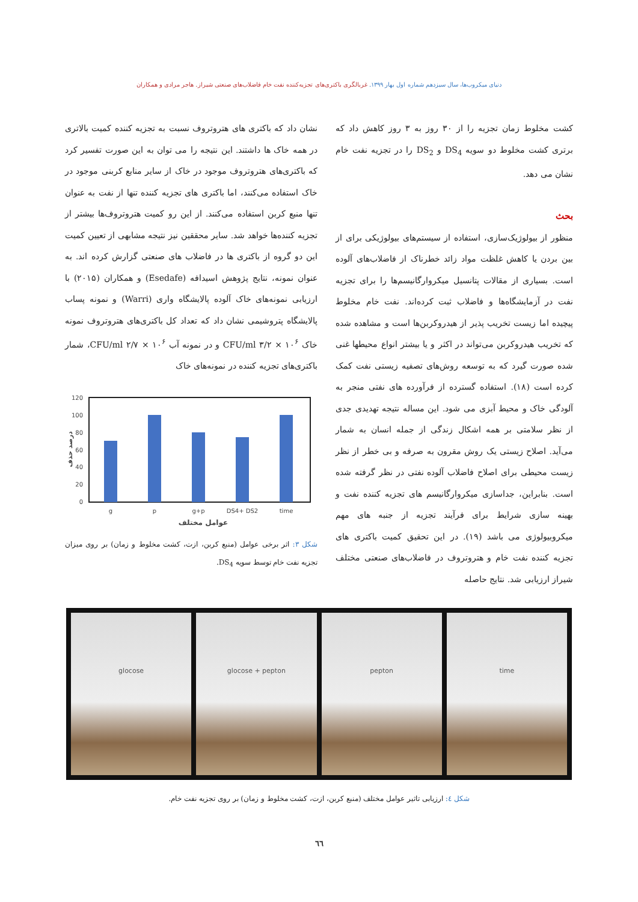دنیای میکروب‌ها، سال سیزدهم شماره اول بهار ۱۳۹۹. غربالگری باکتری‌های تجزیه‌کننده نفت خام فاضلاب‌های صنعتی شیراز. هاجر مرادی و همکاران
کشت مخلوط زمان تجزیه را از ۳۰ روز به ۳ روز کاهش داد که برتری کشت مخلوط دو سویه DS<sub>4</sub> و DS<sub>2</sub> را در تجزیه نفت خام نشان می دهد.
بحث
منظور از بیولوژیک‌سازی، استفاده از سیستم‌های بیولوژیکی برای از بین بردن یا کاهش غلظت مواد زائد خطرناک از فاضلاب‌های آلوده است. بسیاری از مقالات پتانسیل میکروارگانیسم‌ها را برای تجزیه نفت در آزمایشگاه‌ها و فاضلاب ثبت کرده‌اند. نفت خام مخلوط پیچیده اما زیست تخریب پذیر از هیدروکربن‌ها است و مشاهده شده که تخریب هیدروکربن می‌تواند در اکثر و یا بیشتر انواع محیطها غنی شده صورت گیرد که به توسعه روش‌های تصفیه زیستی نفت کمک کرده است (۱۸). استفاده گسترده از فرآورده های نفتی منجر به آلودگی خاک و محیط آبزی می شود. این مساله نتیجه تهدیدی جدی از نظر سلامتی بر همه اشکال زندگی از جمله انسان به شمار می‌آید. اصلاح زیستی یک روش مقرون به صرفه و بی خطر از نظر زیست محیطی برای اصلاح فاضلاب آلوده نفتی در نظر گرفته شده است. بنابراین، جداسازی میکروارگانیسم های تجزیه کننده نفت و بهینه سازی شرایط برای فرآیند تجزیه از جنبه های مهم میکروبیولوژی می باشد (۱۹). در این تحقیق کمیت باکتری های تجزیه کننده نفت خام و هتروتروف در فاضلاب‌های صنعتی مختلف شیراز ارزیابی شد. نتایج حاصله
نشان داد که باکتری های هتروتروف نسبت به تجزیه کننده کمیت بالاتری در همه خاک ها داشتند. این نتیجه را می توان به این صورت تفسیر کرد که باکتری‌های هتروتروف موجود در خاک از سایر منابع کربنی موجود در خاک استفاده می‌کنند، اما باکتری های تجزیه کننده تنها از نفت به عنوان تنها منبع کربن استفاده می‌کنند. از این رو کمیت هتروتروف‌ها بیشتر از تجزیه کننده‌ها خواهد شد. سایر محققین نیز نتیجه مشابهی از تعیین کمیت این دو گروه از باکتری ها در فاضلاب های صنعتی گزارش کرده اند. به عنوان نمونه، نتایج پژوهش اسیدافه (Esedafe) و همکاران (۲۰۱۵) با ارزیابی نمونه‌های خاک آلوده پالایشگاه واری (Warri) و نمونه پساب پالایشگاه پتروشیمی نشان داد که تعداد کل باکتری‌های هتروتروف نمونه خاک ۱۰<sup>۶</sup> × ۳/۲ CFU/ml و در نمونه آب ۱۰<sup>۶</sup> × ۲/۷ CFU/ml، شمار باکتری‌های تجزیه کننده در نمونه‌های خاک
120
100
80
60
40
20
0
g
p
g+p
DS4+ DS2
time
عوامل مختلف
درصد حذف
شکل ۳: اثر برخی عوامل (منبع کربن، ازت، کشت مخلوط و زمان) بر روی میزان تجزیه نفت خام توسط سویه DS<sub>4</sub>.
glocose glocose + pepton pepton time
شکل ٤: ارزیابی تاثیر عوامل مختلف (منبع کربن، ازت، کشت مخلوط و زمان) بر روی تجزیه نفت خام.
٦٦